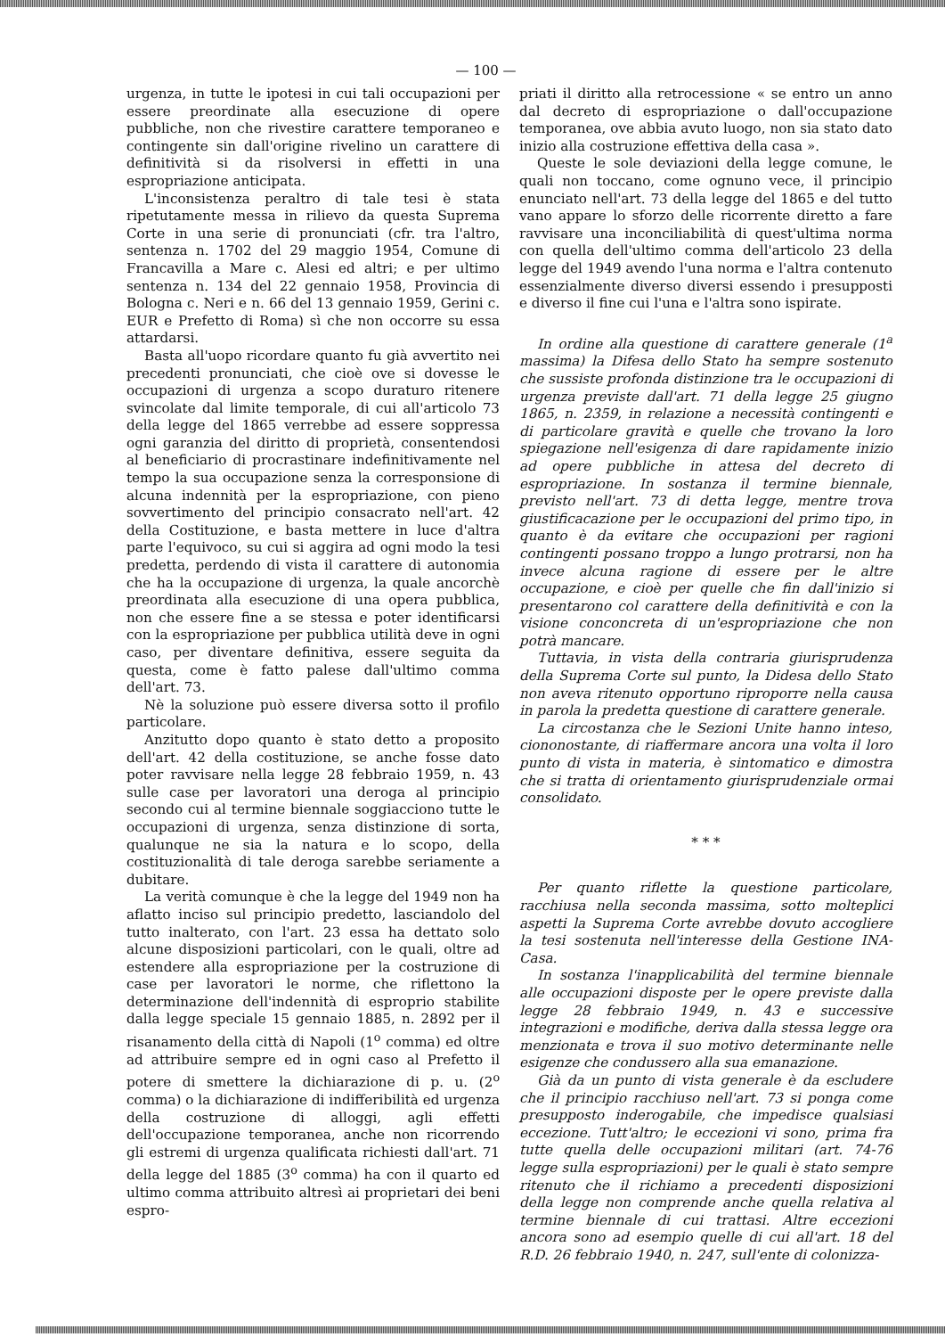— 100 —
urgenza, in tutte le ipotesi in cui tali occupazioni per essere preordinate alla esecuzione di opere pubbliche, non che rivestire carattere temporaneo e contingente sin dall'origine rivelino un carattere di definitività si da risolversi in effetti in una espropriazione anticipata.
L'inconsistenza peraltro di tale tesi è stata ripetutamente messa in rilievo da questa Suprema Corte in una serie di pronunciati (cfr. tra l'altro, sentenza n. 1702 del 29 maggio 1954, Comune di Francavilla a Mare c. Alesi ed altri; e per ultimo sentenza n. 134 del 22 gennaio 1958, Provincia di Bologna c. Neri e n. 66 del 13 gennaio 1959, Gerini c. EUR e Prefetto di Roma) sì che non occorre su essa attardarsi.
Basta all'uopo ricordare quanto fu già avvertito nei precedenti pronunciati, che cioè ove si dovesse le occupazioni di urgenza a scopo duraturo ritenere svincolate dal limite temporale, di cui all'articolo 73 della legge del 1865 verrebbe ad essere soppressa ogni garanzia del diritto di proprietà, consentendosi al beneficiario di procrastinare indefinitivamente nel tempo la sua occupazione senza la corresponsione di alcuna indennità per la espropriazione, con pieno sovvertimento del principio consacrato nell'art. 42 della Costituzione, e basta mettere in luce d'altra parte l'equivoco, su cui si aggira ad ogni modo la tesi predetta, perdendo di vista il carattere di autonomia che ha la occupazione di urgenza, la quale ancorchè preordinata alla esecuzione di una opera pubblica, non che essere fine a se stessa e poter identificarsi con la espropriazione per pubblica utilità deve in ogni caso, per diventare definitiva, essere seguita da questa, come è fatto palese dall'ultimo comma dell'art. 73.
Nè la soluzione può essere diversa sotto il profilo particolare.
Anzitutto dopo quanto è stato detto a proposito dell'art. 42 della costituzione, se anche fosse dato poter ravvisare nella legge 28 febbraio 1959, n. 43 sulle case per lavoratori una deroga al principio secondo cui al termine biennale soggiacciono tutte le occupazioni di urgenza, senza distinzione di sorta, qualunque ne sia la natura e lo scopo, della costituzionalità di tale deroga sarebbe seriamente a dubitare.
La verità comunque è che la legge del 1949 non ha aflatto inciso sul principio predetto, lasciandolo del tutto inalterato, con l'art. 23 essa ha dettato solo alcune disposizioni particolari, con le quali, oltre ad estendere alla espropriazione per la costruzione di case per lavoratori le norme, che riflettono la determinazione dell'indennità di esproprio stabilite dalla legge speciale 15 gennaio 1885, n. 2892 per il risanamento della città di Napoli (1<sup>o</sup> comma) ed oltre ad attribuire sempre ed in ogni caso al Prefetto il potere di smettere la dichiarazione di p. u. (2<sup>o</sup> comma) o la dichiarazione di indifferibilità ed urgenza della costruzione di alloggi, agli effetti dell'occupazione temporanea, anche non ricorrendo gli estremi di urgenza qualificata richiesti dall'art. 71 della legge del 1885 (3<sup>o</sup> comma) ha con il quarto ed ultimo comma attribuito altresì ai proprietari dei beni espro-
priati il diritto alla retrocessione « se entro un anno dal decreto di espropriazione o dall'occupazione temporanea, ove abbia avuto luogo, non sia stato dato inizio alla costruzione effettiva della casa ».
Queste le sole deviazioni della legge comune, le quali non toccano, come ognuno vece, il principio enunciato nell'art. 73 della legge del 1865 e del tutto vano appare lo sforzo delle ricorrente diretto a fare ravvisare una inconciliabilità di quest'ultima norma con quella dell'ultimo comma dell'articolo 23 della legge del 1949 avendo l'una norma e l'altra contenuto essenzialmente diverso diversi essendo i presupposti e diverso il fine cui l'una e l'altra sono ispirate.
In ordine alla questione di carattere generale (1<sup>a</sup> massima) la Difesa dello Stato ha sempre sostenuto che sussiste profonda distinzione tra le occupazioni di urgenza previste dall'art. 71 della legge 25 giugno 1865, n. 2359, in relazione a necessità contingenti e di particolare gravità e quelle che trovano la loro spiegazione nell'esigenza di dare rapidamente inizio ad opere pubbliche in attesa del decreto di espropriazione. In sostanza il termine biennale, previsto nell'art. 73 di detta legge, mentre trova giustificacazione per le occupazioni del primo tipo, in quanto è da evitare che occupazioni per ragioni contingenti possano troppo a lungo protrarsi, non ha invece alcuna ragione di essere per le altre occupazione, e cioè per quelle che fin dall'inizio si presentarono col carattere della definitività e con la visione conconcreta di un'espropriazione che non potrà mancare.
Tuttavia, in vista della contraria giurisprudenza della Suprema Corte sul punto, la Didesa dello Stato non aveva ritenuto opportuno riproporre nella causa in parola la predetta questione di carattere generale.
La circostanza che le Sezioni Unite hanno inteso, ciononostante, di riaffermare ancora una volta il loro punto di vista in materia, è sintomatico e dimostra che si tratta di orientamento giurisprudenziale ormai consolidato.
* * *
Per quanto riflette la questione particolare, racchiusa nella seconda massima, sotto molteplici aspetti la Suprema Corte avrebbe dovuto accogliere la tesi sostenuta nell'interesse della Gestione INA-Casa.
In sostanza l'inapplicabilità del termine biennale alle occupazioni disposte per le opere previste dalla legge 28 febbraio 1949, n. 43 e successive integrazioni e modifiche, deriva dalla stessa legge ora menzionata e trova il suo motivo determinante nelle esigenze che condussero alla sua emanazione.
Già da un punto di vista generale è da escludere che il principio racchiuso nell'art. 73 si ponga come presupposto inderogabile, che impedisce qualsiasi eccezione. Tutt'altro; le eccezioni vi sono, prima fra tutte quella delle occupazioni militari (art. 74-76 legge sulla espropriazioni) per le quali è stato sempre ritenuto che il richiamo a precedenti disposizioni della legge non comprende anche quella relativa al termine biennale di cui trattasi. Altre eccezioni ancora sono ad esempio quelle di cui all'art. 18 del R.D. 26 febbraio 1940, n. 247, sull'ente di colonizza-